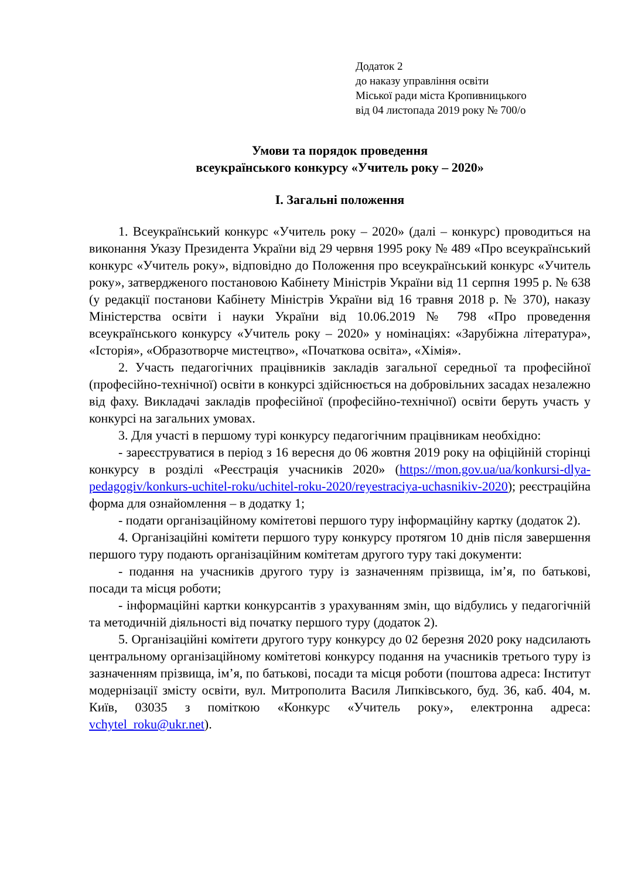Додаток 2
до наказу управління освіти
Міської ради міста Кропивницького
від 04 листопада 2019 року № 700/о
Умови та порядок проведення
всеукраїнського конкурсу «Учитель року – 2020»
І. Загальні положення
1. Всеукраїнський конкурс «Учитель року – 2020» (далі – конкурс) проводиться на виконання Указу Президента України від 29 червня 1995 року № 489 «Про всеукраїнський конкурс «Учитель року», відповідно до Положення про всеукраїнський конкурс «Учитель року», затвердженого постановою Кабінету Міністрів України від 11 серпня 1995 р. № 638 (у редакції постанови Кабінету Міністрів України від 16 травня 2018 р. № 370), наказу Міністерства освіти і науки України від 10.06.2019 № 798 «Про проведення всеукраїнського конкурсу «Учитель року – 2020» у номінаціях: «Зарубіжна література», «Історія», «Образотворче мистецтво», «Початкова освіта», «Хімія».
2. Участь педагогічних працівників закладів загальної середньої та професійної (професійно-технічної) освіти в конкурсі здійснюється на добровільних засадах незалежно від фаху. Викладачі закладів професійної (професійно-технічної) освіти беруть участь у конкурсі на загальних умовах.
3. Для участі в першому турі конкурсу педагогічним працівникам необхідно:
- зареєструватися в період з 16 вересня до 06 жовтня 2019 року на офіційній сторінці конкурсу в розділі «Реєстрація учасників 2020» (https://mon.gov.ua/ua/konkursi-dlya-pedagogiv/konkurs-uchitel-roku/uchitel-roku-2020/reyestraciya-uchasnikiv-2020); реєстраційна форма для ознайомлення – в додатку 1;
- подати організаційному комітетові першого туру інформаційну картку (додаток 2).
4. Організаційні комітети першого туру конкурсу протягом 10 днів після завершення першого туру подають організаційним комітетам другого туру такі документи:
- подання на учасників другого туру із зазначенням прізвища, ім’я, по батькові, посади та місця роботи;
- інформаційні картки конкурсантів з урахуванням змін, що відбулись у педагогічній та методичній діяльності від початку першого туру (додаток 2).
5. Організаційні комітети другого туру конкурсу до 02 березня 2020 року надсилають центральному організаційному комітетові конкурсу подання на учасників третього туру із зазначенням прізвища, ім’я, по батькові, посади та місця роботи (поштова адреса: Інститут модернізації змісту освіти, вул. Митрополита Василя Липківського, буд. 36, каб. 404, м. Київ, 03035 з поміткою «Конкурс «Учитель року», електронна адреса: vchytel_roku@ukr.net).